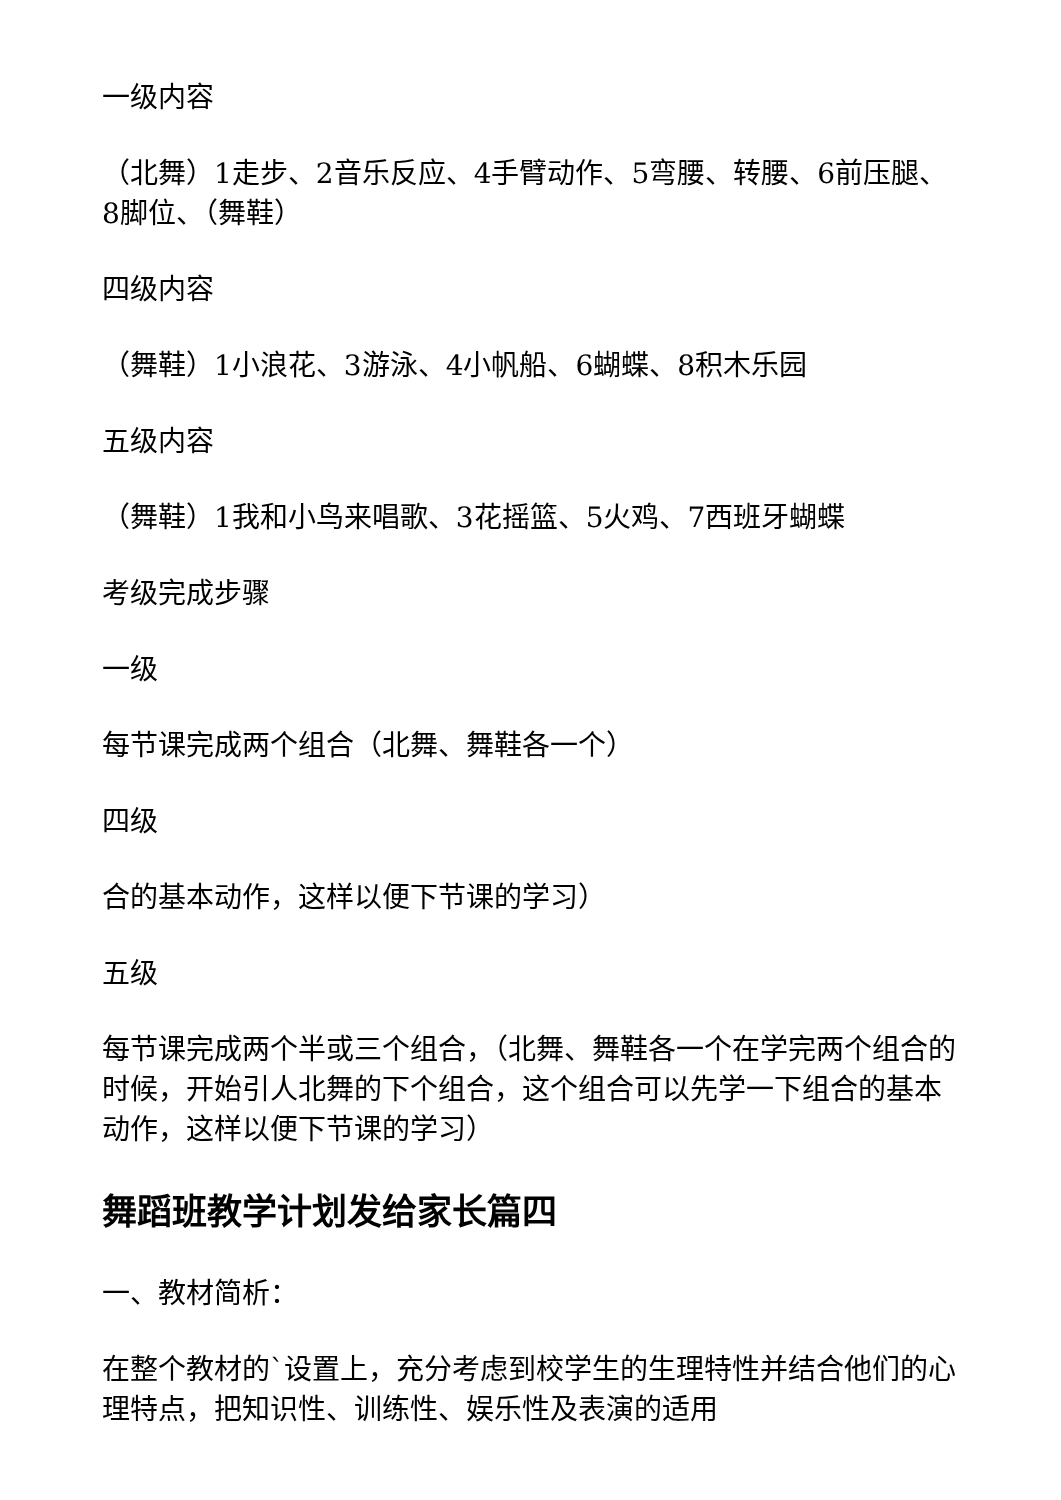一级内容
（北舞）1走步、2音乐反应、4手臂动作、5弯腰、转腰、6前压腿、8脚位、（舞鞋）
四级内容
（舞鞋）1小浪花、3游泳、4小帆船、6蝴蝶、8积木乐园
五级内容
（舞鞋）1我和小鸟来唱歌、3花摇篮、5火鸡、7西班牙蝴蝶
考级完成步骤
一级
每节课完成两个组合（北舞、舞鞋各一个）
四级
合的基本动作，这样以便下节课的学习）
五级
每节课完成两个半或三个组合，（北舞、舞鞋各一个在学完两个组合的时候，开始引人北舞的下个组合，这个组合可以先学一下组合的基本动作，这样以便下节课的学习）
舞蹈班教学计划发给家长篇四
一、教材简析：
在整个教材的`设置上，充分考虑到校学生的生理特性并结合他们的心理特点，把知识性、训练性、娱乐性及表演的适用